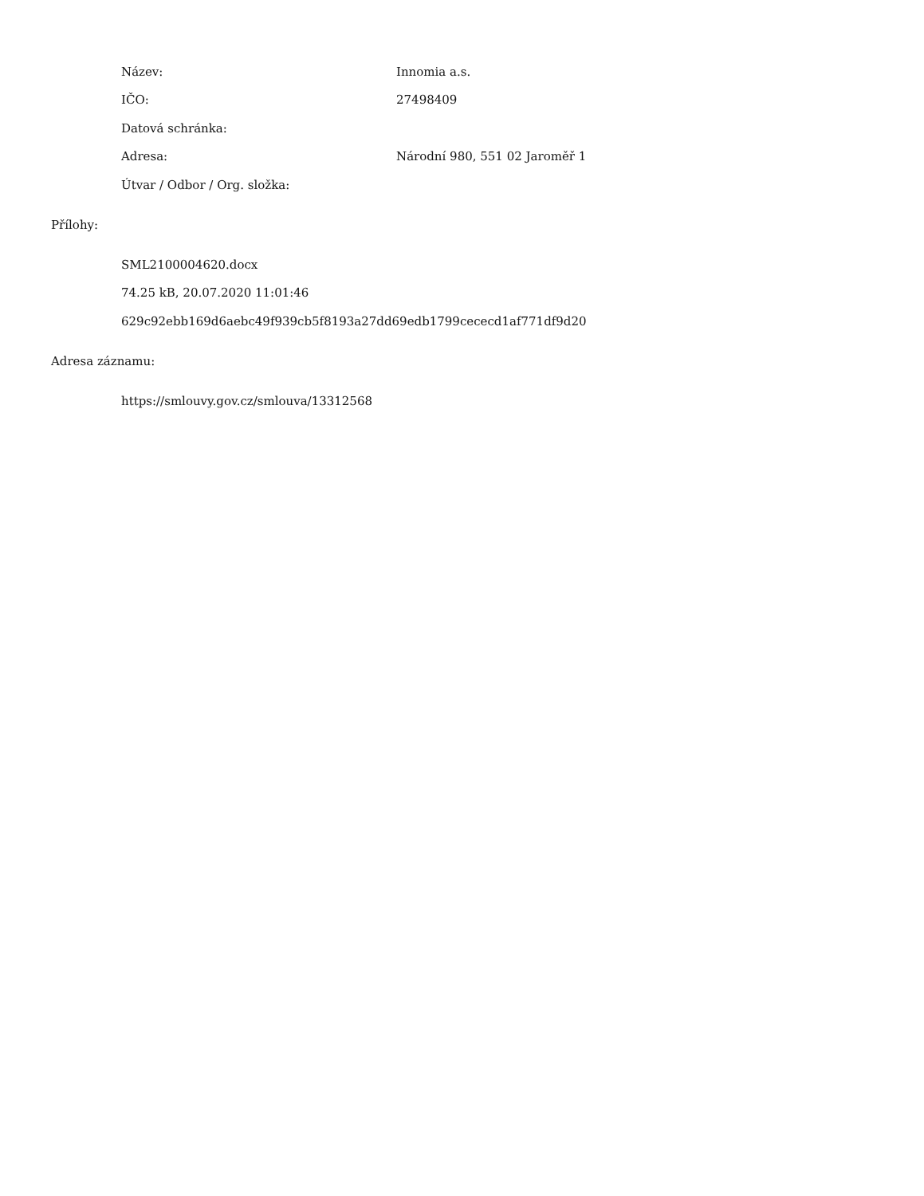| Název: | Innomia a.s. |
| IČO: | 27498409 |
| Datová schránka: | |
| Adresa: | Národní 980, 551 02 Jaroměř 1 |
| Útvar / Odbor / Org. složka: | |
Přílohy:
SML2100004620.docx
74.25 kB, 20.07.2020 11:01:46
629c92ebb169d6aebc49f939cb5f8193a27dd69edb1799cececd1af771df9d20
Adresa záznamu:
https://smlouvy.gov.cz/smlouva/13312568